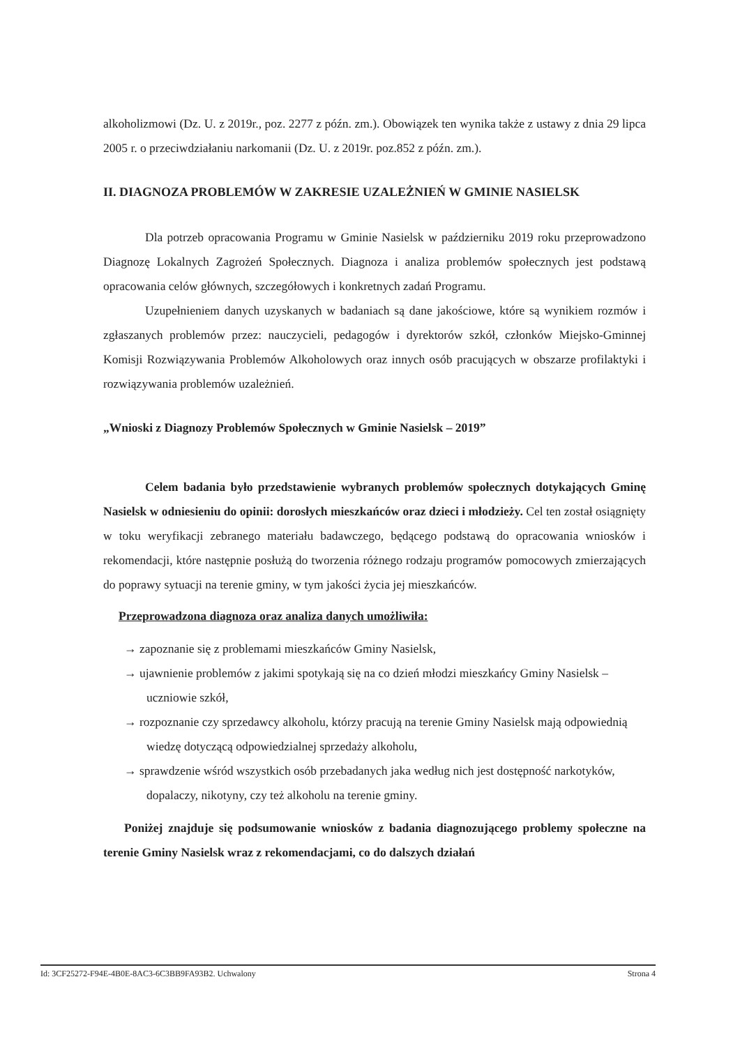alkoholizmowi (Dz. U. z 2019r., poz. 2277 z późn. zm.). Obowiązek ten wynika także z ustawy z dnia 29 lipca 2005 r. o przeciwdziałaniu narkomanii (Dz. U. z 2019r. poz.852 z późn. zm.).
II. DIAGNOZA PROBLEMÓW W ZAKRESIE UZALEŻNIEŃ W GMINIE NASIELSK
Dla potrzeb opracowania Programu w Gminie Nasielsk w październiku 2019 roku przeprowadzono Diagnozę Lokalnych Zagrożeń Społecznych. Diagnoza i analiza problemów społecznych jest podstawą opracowania celów głównych, szczegółowych i konkretnych zadań Programu.
Uzupełnieniem danych uzyskanych w badaniach są dane jakościowe, które są wynikiem rozmów i zgłaszanych problemów przez: nauczycieli, pedagogów i dyrektorów szkół, członków Miejsko-Gminnej Komisji Rozwiązywania Problemów Alkoholowych oraz innych osób pracujących w obszarze profilaktyki i rozwiązywania problemów uzależnień.
„Wnioski z Diagnozy Problemów Społecznych w Gminie Nasielsk – 2019”
Celem badania było przedstawienie wybranych problemów społecznych dotykających Gminę Nasielsk w odniesieniu do opinii: dorosłych mieszkańców oraz dzieci i młodzieży. Cel ten został osiągnięty w toku weryfikacji zebranego materiału badawczego, będącego podstawą do opracowania wniosków i rekomendacji, które następnie posłużą do tworzenia różnego rodzaju programów pomocowych zmierzających do poprawy sytuacji na terenie gminy, w tym jakości życia jej mieszkańców.
Przeprowadzona diagnoza oraz analiza danych umożliwiła:
→ zapoznanie się z problemami mieszkańców Gminy Nasielsk,
→ ujawnienie problemów z jakimi spotykają się na co dzień młodzi mieszkańcy Gminy Nasielsk – uczniowie szkół,
→ rozpoznanie czy sprzedawcy alkoholu, którzy pracują na terenie Gminy Nasielsk mają odpowiednią wiedzę dotyczącą odpowiedzialnej sprzedaży alkoholu,
→ sprawdzenie wśród wszystkich osób przebadanych jaka według nich jest dostępność narkotyków, dopalaczy, nikotyny, czy też alkoholu na terenie gminy.
Poniżej znajduje się podsumowanie wniosków z badania diagnozującego problemy społeczne na terenie Gminy Nasielsk wraz z rekomendacjami, co do dalszych działań
Id: 3CF25272-F94E-4B0E-8AC3-6C3BB9FA93B2. Uchwalony Strona 4